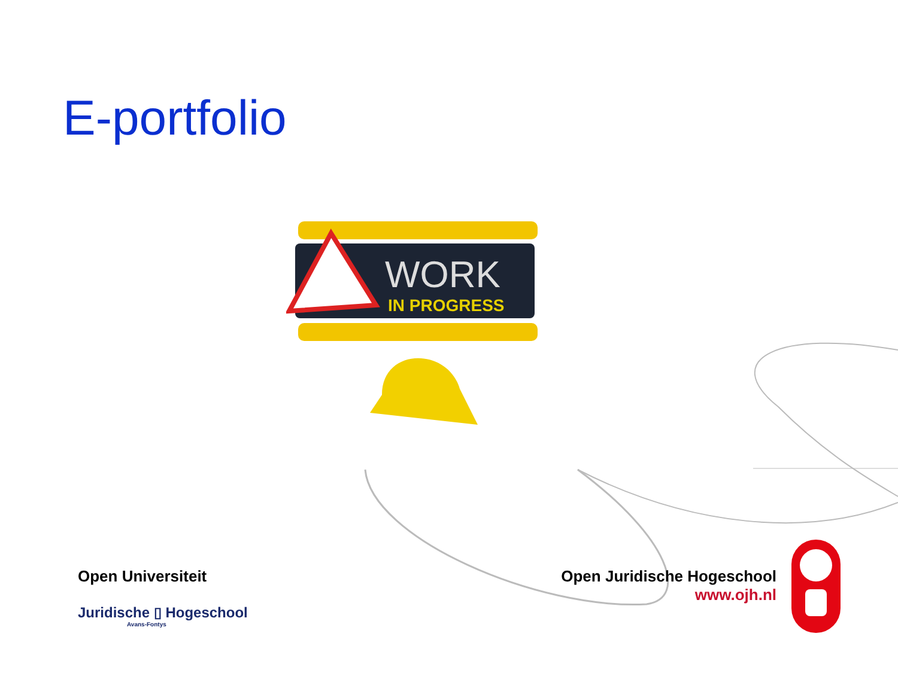E-portfolio
WORK
IN PROGRESS
Open Universiteit
Juridische ▯ Hogeschool
Avans-Fontys
Open Juridische Hogeschool
www.ojh.nl